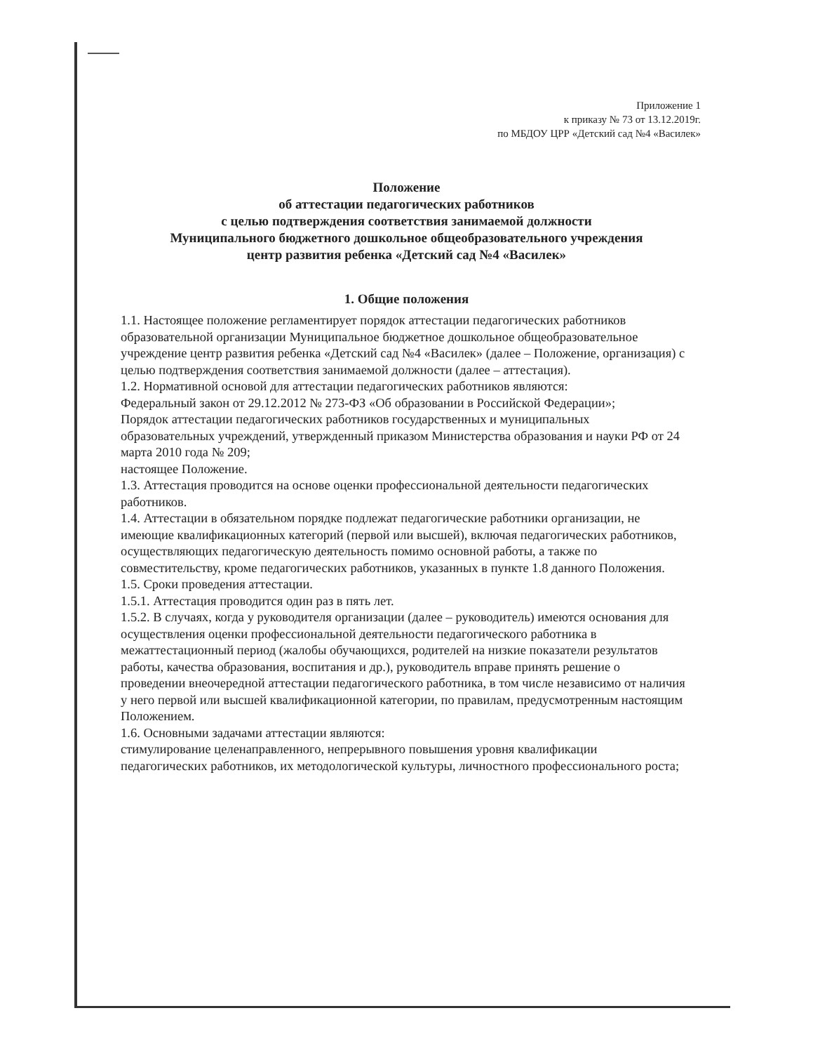Приложение 1
к приказу № 73 от 13.12.2019г.
по МБДОУ ЦРР «Детский сад №4 «Василек»
Положение
об аттестации педагогических работников
с целью подтверждения соответствия занимаемой должности
Муниципального бюджетного дошкольное общеобразовательного учреждения
центр развития ребенка «Детский сад №4 «Василек»
1. Общие положения
1.1. Настоящее положение регламентирует порядок аттестации педагогических работников образовательной организации Муниципальное бюджетное дошкольное общеобразовательное учреждение центр развития ребенка «Детский сад №4 «Василек» (далее – Положение, организация) с целью подтверждения соответствия занимаемой должности (далее – аттестация).
1.2. Нормативной основой для аттестации педагогических работников являются:
Федеральный закон от 29.12.2012 № 273-ФЗ «Об образовании в Российской Федерации»;
Порядок аттестации педагогических работников государственных и муниципальных образовательных учреждений, утвержденный приказом Министерства образования и науки РФ от 24 марта 2010 года № 209;
настоящее Положение.
1.3. Аттестация проводится на основе оценки профессиональной деятельности педагогических работников.
1.4. Аттестации в обязательном порядке подлежат педагогические работники организации, не имеющие квалификационных категорий (первой или высшей), включая педагогических работников, осуществляющих педагогическую деятельность помимо основной работы, а также по совместительству, кроме педагогических работников, указанных в пункте 1.8 данного Положения.
1.5. Сроки проведения аттестации.
1.5.1. Аттестация проводится один раз в пять лет.
1.5.2. В случаях, когда у руководителя организации (далее – руководитель) имеются основания для осуществления оценки профессиональной деятельности педагогического работника в межаттестационный период (жалобы обучающихся, родителей на низкие показатели результатов работы, качества образования, воспитания и др.), руководитель вправе принять решение о проведении внеочередной аттестации педагогического работника, в том числе независимо от наличия у него первой или высшей квалификационной категории, по правилам, предусмотренным настоящим Положением.
1.6. Основными задачами аттестации являются:
стимулирование целенаправленного, непрерывного повышения уровня квалификации педагогических работников, их методологической культуры, личностного профессионального роста;